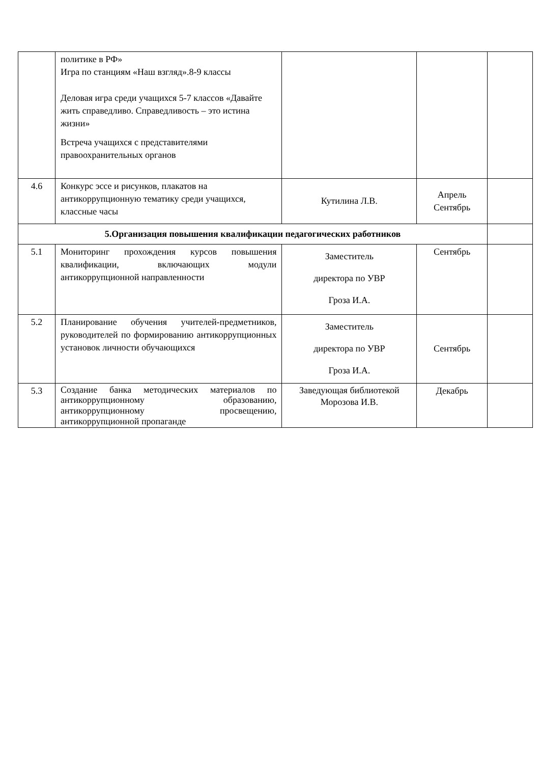| | политике в РФ» Игра по станциям «Наш взгляд».8-9 классы Деловая игра среди учащихся 5-7 классов «Давайте жить справедливо. Справедливость – это истина жизни» Встреча учащихся с представителями правоохранительных органов | | | |
| 4.6 | Конкурс эссе и рисунков, плакатов на антикоррупционную тематику среди учащихся, классные часы | Кутилина Л.В. | Апрель Сентябрь | |
| 5.Организация повышения квалификации педагогических работников | | | | |
| 5.1 | Мониторинг прохождения курсов повышения квалификации, включающих модули антикоррупционной направленности | Заместитель директора по УВР Гроза И.А. | Сентябрь | |
| 5.2 | Планирование обучения учителей-предметников, руководителей по формированию антикоррупционных установок личности обучающихся | Заместитель директора по УВР Гроза И.А. | Сентябрь | |
| 5.3 | Создание банка методических материалов по антикоррупционному образованию, антикоррупционному просвещению, антикоррупционной пропаганде | Заведующая библиотекой Морозова И.В. | Декабрь | |